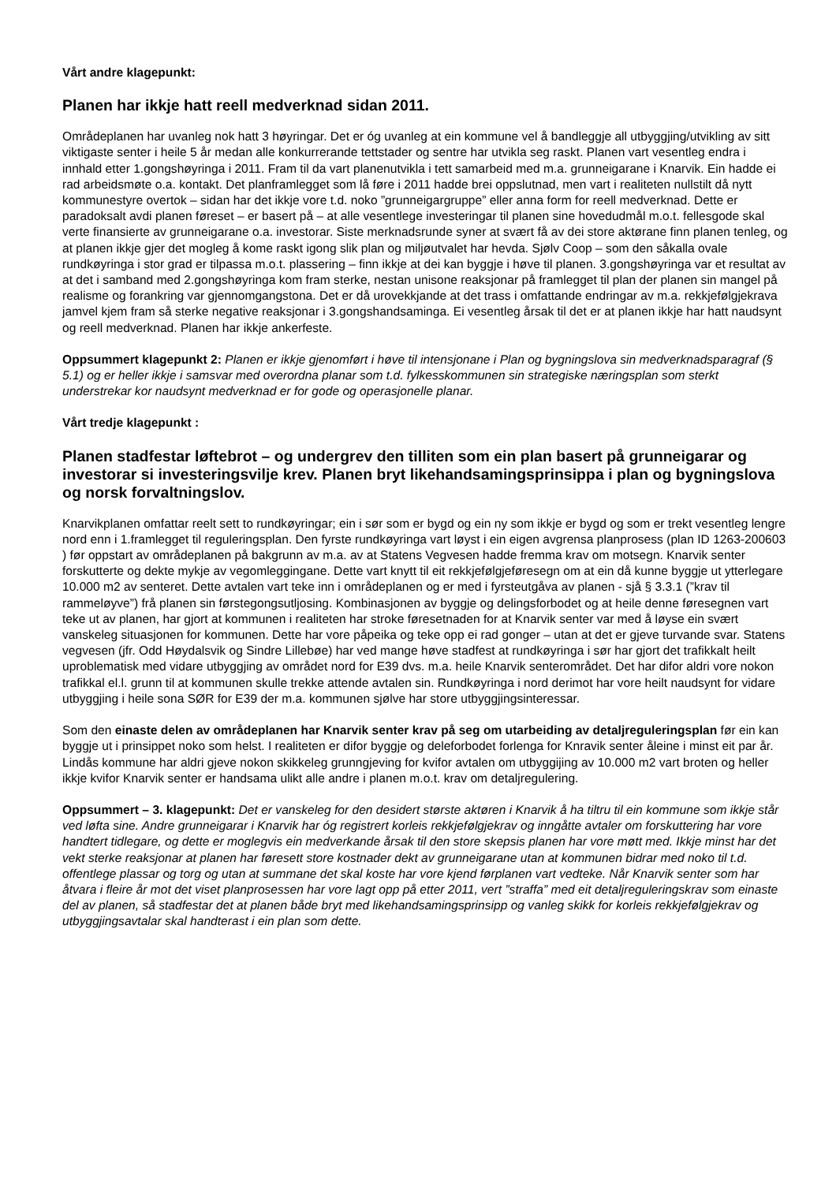Vårt andre klagepunkt:
Planen har ikkje hatt reell medverknad sidan 2011.
Områdeplanen har uvanleg nok hatt 3 høyringar. Det er óg uvanleg at ein kommune vel å bandleggje all utbyggjing/utvikling av sitt viktigaste senter i heile 5 år medan alle konkurrerande tettstader og sentre har utvikla seg raskt. Planen vart vesentleg endra i innhald etter 1.gongshøyringa i 2011. Fram til da vart planenutvikla i tett samarbeid med m.a. grunneigarane i Knarvik. Ein hadde ei rad arbeidsmøte o.a. kontakt. Det planframlegget som lå føre i 2011 hadde brei oppslutnad, men vart i realiteten nullstilt då nytt kommunestyre overtok – sidan har det ikkje vore t.d. noko ”grunneigargruppe” eller anna form for reell medverknad. Dette er paradoksalt avdi planen føreset – er basert på – at alle vesentlege investeringar til planen sine hovedudmål m.o.t. fellesgode skal verte finansierte av grunneigarane o.a. investorar. Siste merknadsrunde syner at svært få av dei store aktørane finn planen tenleg, og at planen ikkje gjer det mogleg å kome raskt igong slik plan og miljøutvalet har hevda. Sjølv Coop – som den såkalla ovale rundkøyringa i stor grad er tilpassa m.o.t. plassering – finn ikkje at dei kan byggje i høve til planen. 3.gongshøyringa var et resultat av at det i samband med 2.gongshøyringa kom fram sterke, nestan unisone reaksjonar på framlegget til plan der planen sin mangel på realisme og forankring var gjennomgangstona. Det er då urovekkjande at det trass i omfattande endringar av m.a. rekkjefølgjekrava jamvel kjem fram så sterke negative reaksjonar i 3.gongshandsaminga. Ei vesentleg årsak til det er at planen ikkje har hatt naudsynt og reell medverknad. Planen har ikkje ankerfeste.
Oppsummert klagepunkt 2: Planen er ikkje gjenomført i høve til intensjonane i Plan og bygningslova sin medverknadsparagraf (§ 5.1) og er heller ikkje i samsvar med overordna planar som t.d. fylkesskommunen sin strategiske næringsplan som sterkt understrekar kor naudsynt medverknad er for gode og operasjonelle planar.
Vårt tredje klagepunkt :
Planen stadfestar løftebrot – og undergrev den tilliten som ein plan basert på grunneigarar og investorar si investeringsvilje krev. Planen bryt likehandsamingsprinsippa i plan og bygningslova og norsk forvaltningslov.
Knarvikplanen omfattar reelt sett to rundkøyringar; ein i sør som er bygd og ein ny som ikkje er bygd og som er trekt vesentleg lengre nord enn i 1.framlegget til reguleringsplan. Den fyrste rundkøyringa vart løyst i ein eigen avgrensa planprosess (plan ID 1263-200603 ) før oppstart av områdeplanen på bakgrunn av m.a. av at Statens Vegvesen hadde fremma krav om motsegn. Knarvik senter forskutterte og dekte mykje av vegomleggingane. Dette vart knytt til eit rekkjefølgjeføresegn om at ein då kunne byggje ut ytterlegare 10.000 m2 av senteret. Dette avtalen vart teke inn i områdeplanen og er med i fyrsteutgåva av planen - sjå § 3.3.1 (”krav til rammeløyve”) frå planen sin førstegongsutljosing. Kombinasjonen av byggje og delingsforbodet og at heile denne føresegnen vart teke ut av planen, har gjort at kommunen i realiteten har stroke føresetnaden for at Knarvik senter var med å løyse ein svært vanskeleg situasjonen for kommunen. Dette har vore påpeika og teke opp ei rad gonger – utan at det er gjeve turvande svar. Statens vegvesen (jfr. Odd Høydalsvik og Sindre Lillebøe) har ved mange høve stadfest at rundkøyringa i sør har gjort det trafikkalt heilt uproblematisk med vidare utbyggjing av området nord for E39 dvs. m.a. heile Knarvik senterområdet. Det har difor aldri vore nokon trafikkal el.l. grunn til at kommunen skulle trekke attende avtalen sin. Rundkøyringa i nord derimot har vore heilt naudsynt for vidare utbyggjing i heile sona SØR for E39 der m.a. kommunen sjølve har store utbyggjingsinteressar.
Som den einaste delen av områdeplanen har Knarvik senter krav på seg om utarbeiding av detaljreguleringsplan før ein kan byggje ut i prinsippet noko som helst. I realiteten er difor byggje og deleforbodet forlenga for Knravik senter åleine i minst eit par år. Lindås kommune har aldri gjeve nokon skikkeleg grunngjeving for kvifor avtalen om utbyggijing av 10.000 m2 vart broten og heller ikkje kvifor Knarvik senter er handsama ulikt alle andre i planen m.o.t. krav om detaljregulering.
Oppsummert – 3. klagepunkt: Det er vanskeleg for den desidert største aktøren i Knarvik å ha tiltru til ein kommune som ikkje står ved løfta sine. Andre grunneigarar i Knarvik har óg registrert korleis rekkjefølgjekrav og inngåtte avtaler om forskuttering har vore handtert tidlegare, og dette er moglegvis ein medverkande årsak til den store skepsis planen har vore møtt med. Ikkje minst har det vekt sterke reaksjonar at planen har føresett store kostnader dekt av grunneigarane utan at kommunen bidrar med noko til t.d. offentlege plassar og torg og utan at summane det skal koste har vore kjend førplanen vart vedteke. Når Knarvik senter som har åtvara i fleire år mot det viset planprosessen har vore lagt opp på etter 2011, vert ”straffa” med eit detaljreguleringskrav som einaste del av planen, så stadfestar det at planen både bryt med likehandsamingsprinsipp og vanleg skikk for korleis rekkjefølgjekrav og utbyggjingsavtalar skal handterast i ein plan som dette.